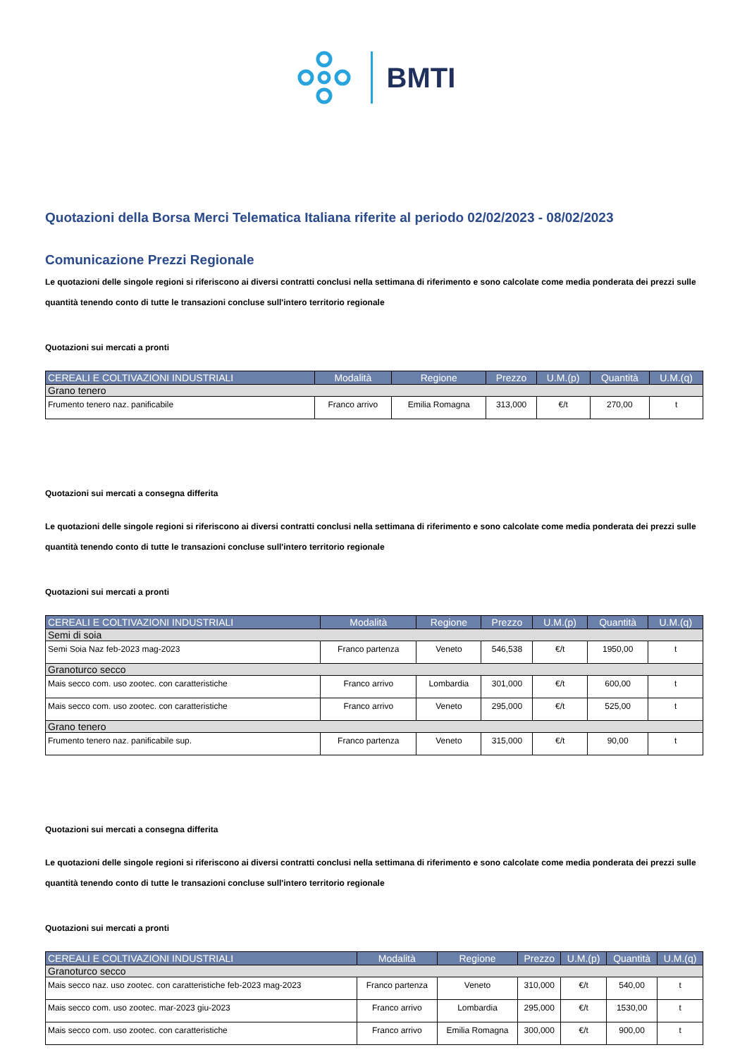BMTI
Quotazioni della Borsa Merci Telematica Italiana riferite al periodo 02/02/2023 - 08/02/2023
Comunicazione Prezzi Regionale
Le quotazioni delle singole regioni si riferiscono ai diversi contratti conclusi nella settimana di riferimento e sono calcolate come media ponderata dei prezzi sulle quantità tenendo conto di tutte le transazioni concluse sull'intero territorio regionale
Quotazioni sui mercati a pronti
| CEREALI E COLTIVAZIONI INDUSTRIALI | Modalità | Regione | Prezzo | U.M.(p) | Quantità | U.M.(q) |
| --- | --- | --- | --- | --- | --- | --- |
| Grano tenero | | | | | | |
| Frumento tenero naz. panificabile | Franco arrivo | Emilia Romagna | 313,000 | €/t | 270,00 | t |
Quotazioni sui mercati a consegna differita
Le quotazioni delle singole regioni si riferiscono ai diversi contratti conclusi nella settimana di riferimento e sono calcolate come media ponderata dei prezzi sulle quantità tenendo conto di tutte le transazioni concluse sull'intero territorio regionale
Quotazioni sui mercati a pronti
| CEREALI E COLTIVAZIONI INDUSTRIALI | Modalità | Regione | Prezzo | U.M.(p) | Quantità | U.M.(q) |
| --- | --- | --- | --- | --- | --- | --- |
| Semi di soia | | | | | | |
| Semi Soia Naz feb-2023 mag-2023 | Franco partenza | Veneto | 546,538 | €/t | 1950,00 | t |
| Granoturco secco | | | | | | |
| Mais secco com. uso zootec. con caratteristiche | Franco arrivo | Lombardia | 301,000 | €/t | 600,00 | t |
| Mais secco com. uso zootec. con caratteristiche | Franco arrivo | Veneto | 295,000 | €/t | 525,00 | t |
| Grano tenero | | | | | | |
| Frumento tenero naz. panificabile sup. | Franco partenza | Veneto | 315,000 | €/t | 90,00 | t |
Quotazioni sui mercati a consegna differita
Le quotazioni delle singole regioni si riferiscono ai diversi contratti conclusi nella settimana di riferimento e sono calcolate come media ponderata dei prezzi sulle quantità tenendo conto di tutte le transazioni concluse sull'intero territorio regionale
Quotazioni sui mercati a pronti
| CEREALI E COLTIVAZIONI INDUSTRIALI | Modalità | Regione | Prezzo | U.M.(p) | Quantità | U.M.(q) |
| --- | --- | --- | --- | --- | --- | --- |
| Granoturco secco | | | | | | |
| Mais secco naz. uso zootec. con caratteristiche feb-2023 mag-2023 | Franco partenza | Veneto | 310,000 | €/t | 540,00 | t |
| Mais secco com. uso zootec. mar-2023 giu-2023 | Franco arrivo | Lombardia | 295,000 | €/t | 1530,00 | t |
| Mais secco com. uso zootec. con caratteristiche | Franco arrivo | Emilia Romagna | 300,000 | €/t | 900,00 | t |